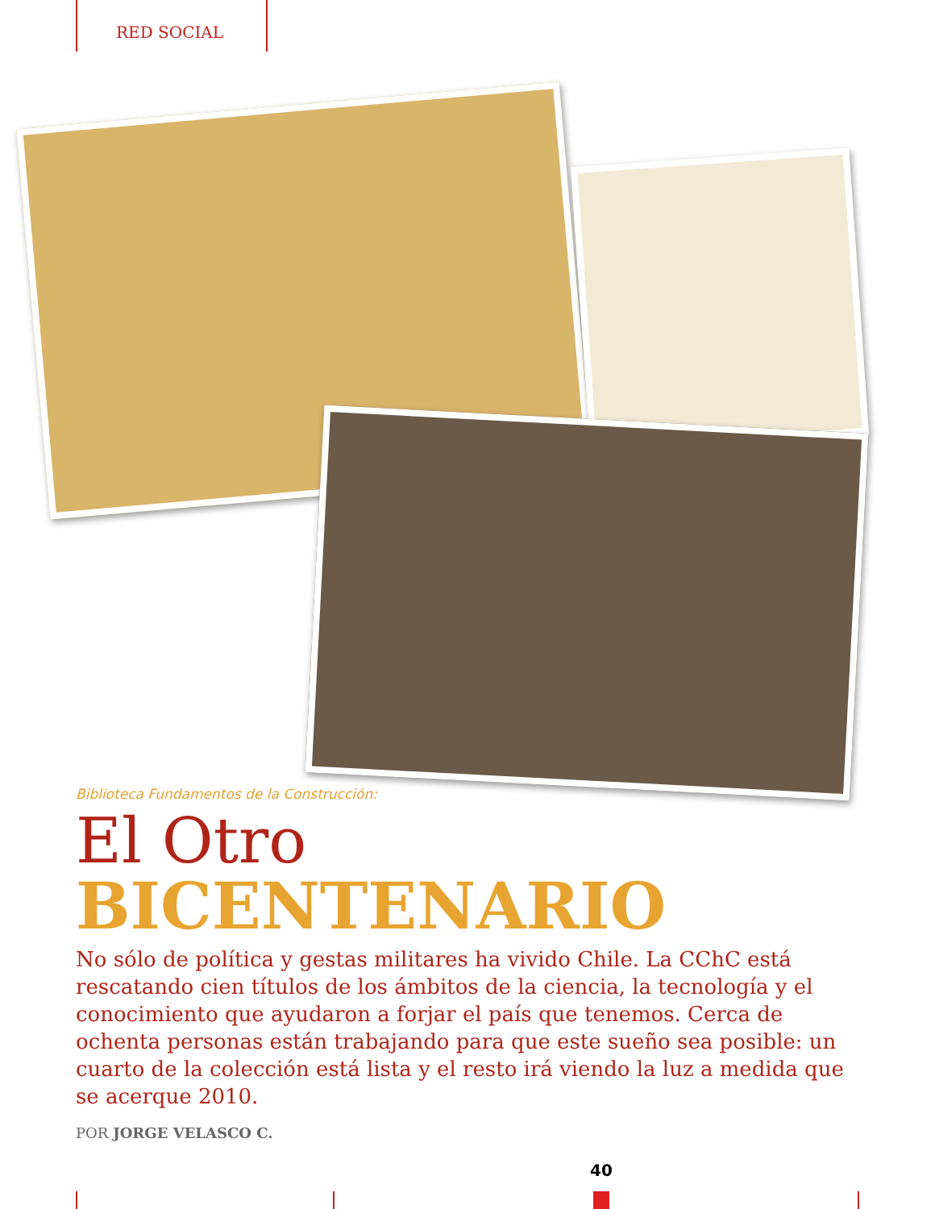RED SOCIAL
Biblioteca Fundamentos de la Construcción:
El Otro
BICENTENARIO
No sólo de política y gestas militares ha vivido Chile. La CChC está rescatando cien títulos de los ámbitos de la ciencia, la tecnología y el conocimiento que ayudaron a forjar el país que tenemos. Cerca de ochenta personas están trabajando para que este sueño sea posible: un cuarto de la colección está lista y el resto irá viendo la luz a medida que se acerque 2010.
POR JORGE VELASCO C.
40